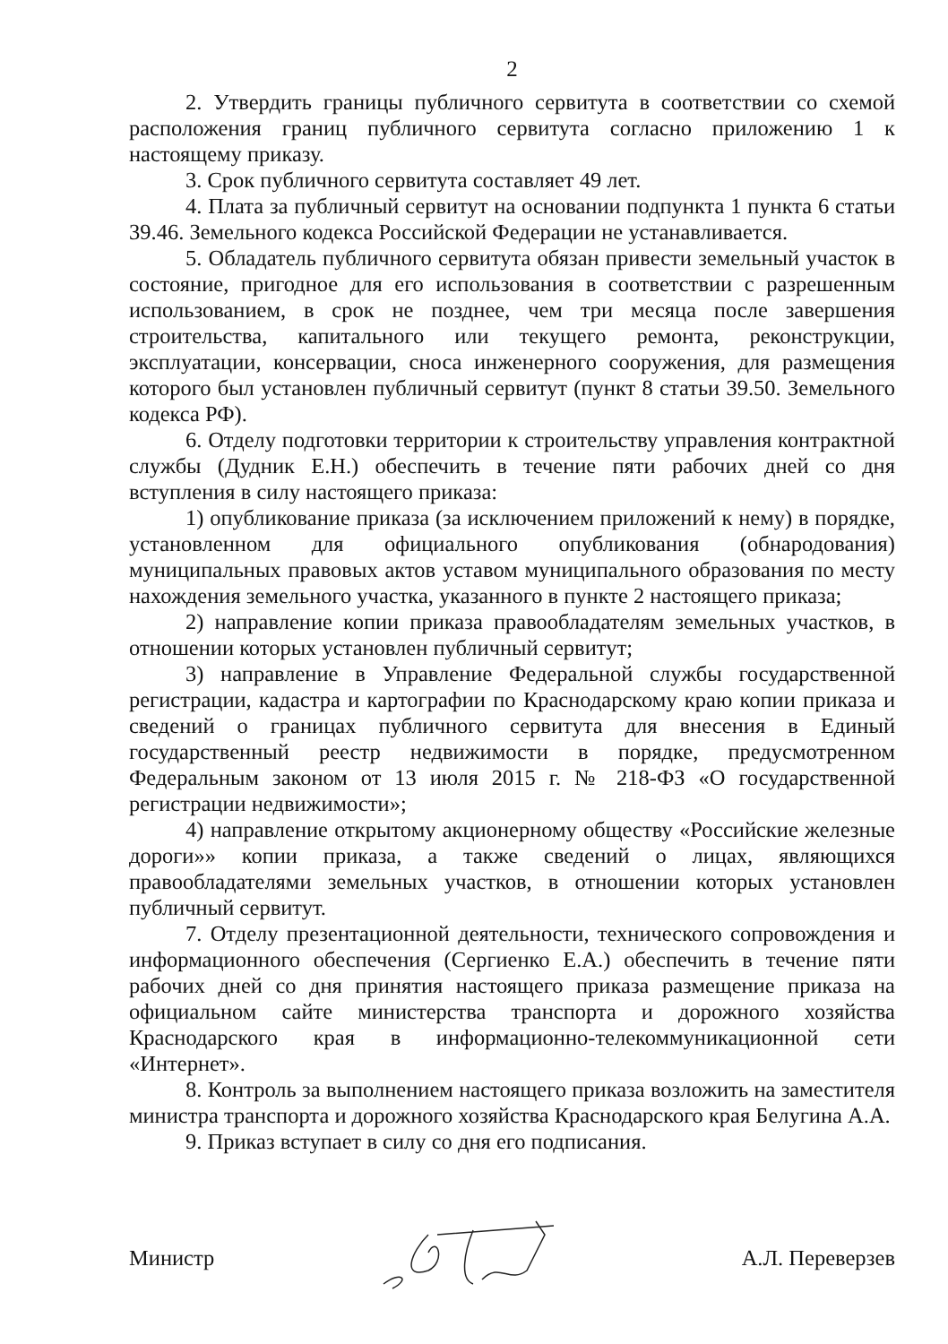2
2. Утвердить границы публичного сервитута в соответствии со схемой расположения границ публичного сервитута согласно приложению 1 к настоящему приказу.
3. Срок публичного сервитута составляет 49 лет.
4. Плата за публичный сервитут на основании подпункта 1 пункта 6 статьи 39.46. Земельного кодекса Российской Федерации не устанавливается.
5. Обладатель публичного сервитута обязан привести земельный участок в состояние, пригодное для его использования в соответствии с разрешенным использованием, в срок не позднее, чем три месяца после завершения строительства, капитального или текущего ремонта, реконструкции, эксплуатации, консервации, сноса инженерного сооружения, для размещения которого был установлен публичный сервитут (пункт 8 статьи 39.50. Земельного кодекса РФ).
6. Отделу подготовки территории к строительству управления контрактной службы (Дудник Е.Н.) обеспечить в течение пяти рабочих дней со дня вступления в силу настоящего приказа:
1) опубликование приказа (за исключением приложений к нему) в порядке, установленном для официального опубликования (обнародования) муниципальных правовых актов уставом муниципального образования по месту нахождения земельного участка, указанного в пункте 2 настоящего приказа;
2) направление копии приказа правообладателям земельных участков, в отношении которых установлен публичный сервитут;
3) направление в Управление Федеральной службы государственной регистрации, кадастра и картографии по Краснодарскому краю копии приказа и сведений о границах публичного сервитута для внесения в Единый государственный реестр недвижимости в порядке, предусмотренном Федеральным законом от 13 июля 2015 г. № 218-ФЗ «О государственной регистрации недвижимости»;
4) направление открытому акционерному обществу «Российские железные дороги»» копии приказа, а также сведений о лицах, являющихся правообладателями земельных участков, в отношении которых установлен публичный сервитут.
7. Отделу презентационной деятельности, технического сопровождения и информационного обеспечения (Сергиенко Е.А.) обеспечить в течение пяти рабочих дней со дня принятия настоящего приказа размещение приказа на официальном сайте министерства транспорта и дорожного хозяйства Краснодарского края в информационно-телекоммуникационной сети «Интернет».
8. Контроль за выполнением настоящего приказа возложить на заместителя министра транспорта и дорожного хозяйства Краснодарского края Белугина А.А.
9. Приказ вступает в силу со дня его подписания.
Министр А.Л. Переверзев